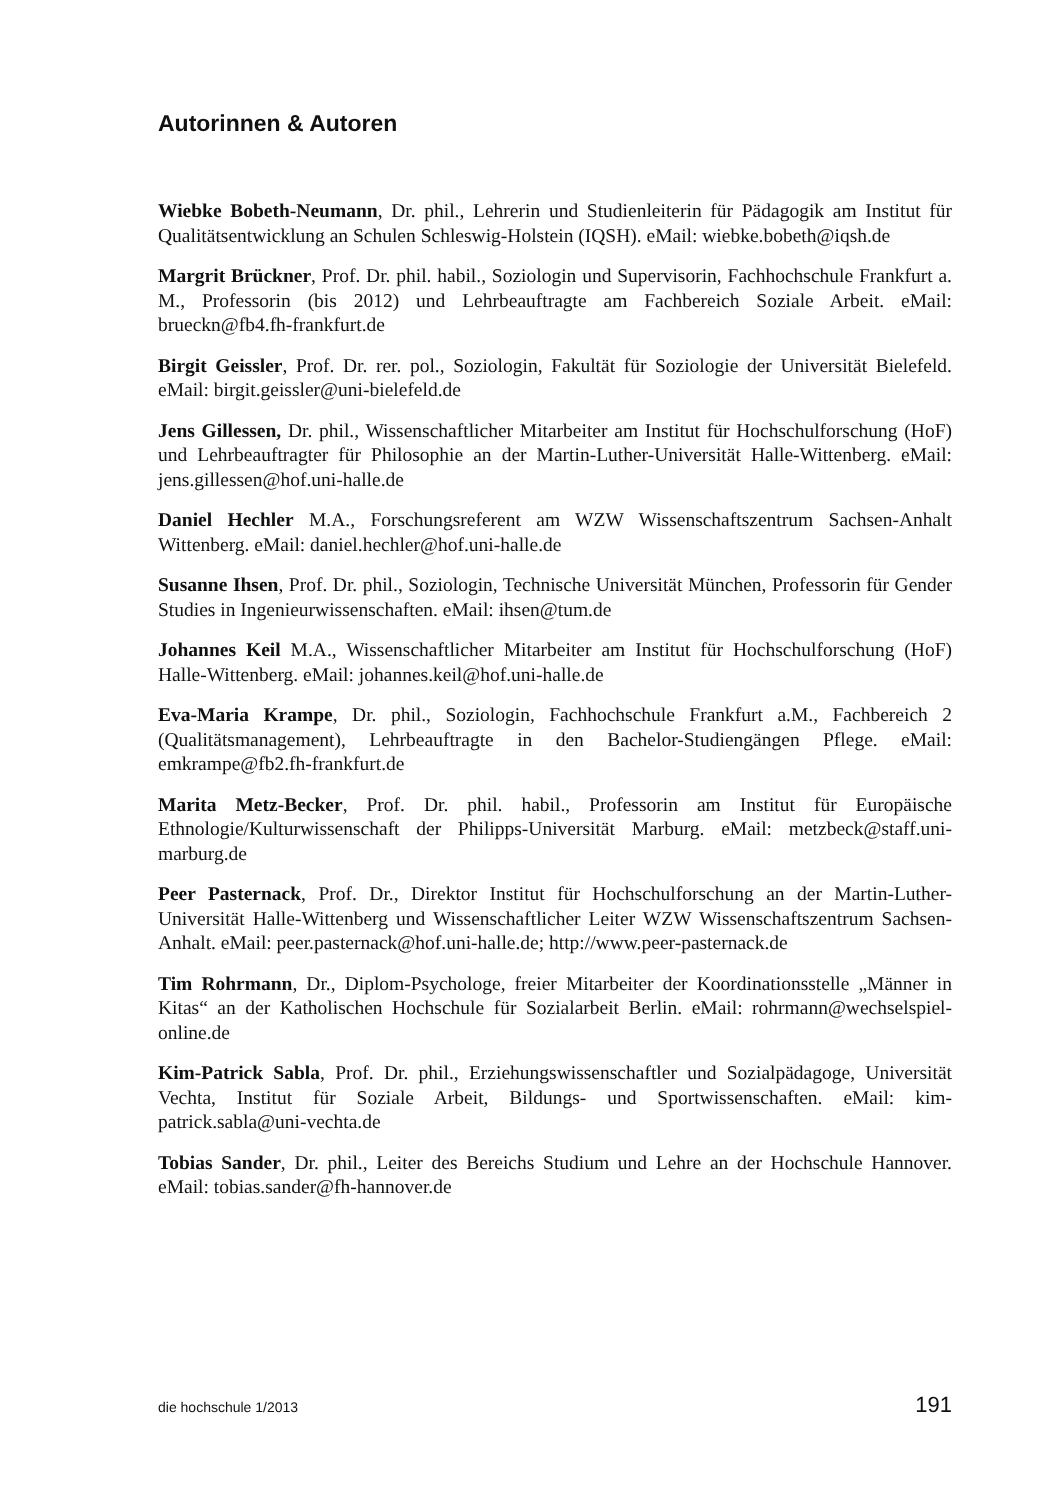Autorinnen & Autoren
Wiebke Bobeth-Neumann, Dr. phil., Lehrerin und Studienleiterin für Pädagogik am Institut für Qualitätsentwicklung an Schulen Schleswig-Holstein (IQSH). eMail: wiebke.bobeth@iqsh.de
Margrit Brückner, Prof. Dr. phil. habil., Soziologin und Supervisorin, Fachhochschule Frankfurt a. M., Professorin (bis 2012) und Lehrbeauftragte am Fachbereich Soziale Arbeit. eMail: brueckn@fb4.fh-frankfurt.de
Birgit Geissler, Prof. Dr. rer. pol., Soziologin, Fakultät für Soziologie der Universität Bielefeld. eMail: birgit.geissler@uni-bielefeld.de
Jens Gillessen, Dr. phil., Wissenschaftlicher Mitarbeiter am Institut für Hochschulforschung (HoF) und Lehrbeauftragter für Philosophie an der Martin-Luther-Universität Halle-Wittenberg. eMail: jens.gillessen@hof.uni-halle.de
Daniel Hechler M.A., Forschungsreferent am WZW Wissenschaftszentrum Sachsen-Anhalt Wittenberg. eMail: daniel.hechler@hof.uni-halle.de
Susanne Ihsen, Prof. Dr. phil., Soziologin, Technische Universität München, Professorin für Gender Studies in Ingenieurwissenschaften. eMail: ihsen@tum.de
Johannes Keil M.A., Wissenschaftlicher Mitarbeiter am Institut für Hochschulforschung (HoF) Halle-Wittenberg. eMail: johannes.keil@hof.uni-halle.de
Eva-Maria Krampe, Dr. phil., Soziologin, Fachhochschule Frankfurt a.M., Fachbereich 2 (Qualitätsmanagement), Lehrbeauftragte in den Bachelor-Studiengängen Pflege. eMail: emkrampe@fb2.fh-frankfurt.de
Marita Metz-Becker, Prof. Dr. phil. habil., Professorin am Institut für Europäische Ethnologie/Kulturwissenschaft der Philipps-Universität Marburg. eMail: metzbeck@staff.uni-marburg.de
Peer Pasternack, Prof. Dr., Direktor Institut für Hochschulforschung an der Martin-Luther-Universität Halle-Wittenberg und Wissenschaftlicher Leiter WZW Wissenschaftszentrum Sachsen-Anhalt. eMail: peer.pasternack@hof.uni-halle.de; http://www.peer-pasternack.de
Tim Rohrmann, Dr., Diplom-Psychologe, freier Mitarbeiter der Koordinationsstelle „Männer in Kitas“ an der Katholischen Hochschule für Sozialarbeit Berlin. eMail: rohrmann@wechselspiel-online.de
Kim-Patrick Sabla, Prof. Dr. phil., Erziehungswissenschaftler und Sozialpädagoge, Universität Vechta, Institut für Soziale Arbeit, Bildungs- und Sportwissenschaften. eMail: kim-patrick.sabla@uni-vechta.de
Tobias Sander, Dr. phil., Leiter des Bereichs Studium und Lehre an der Hochschule Hannover. eMail: tobias.sander@fh-hannover.de
die hochschule 1/2013 191